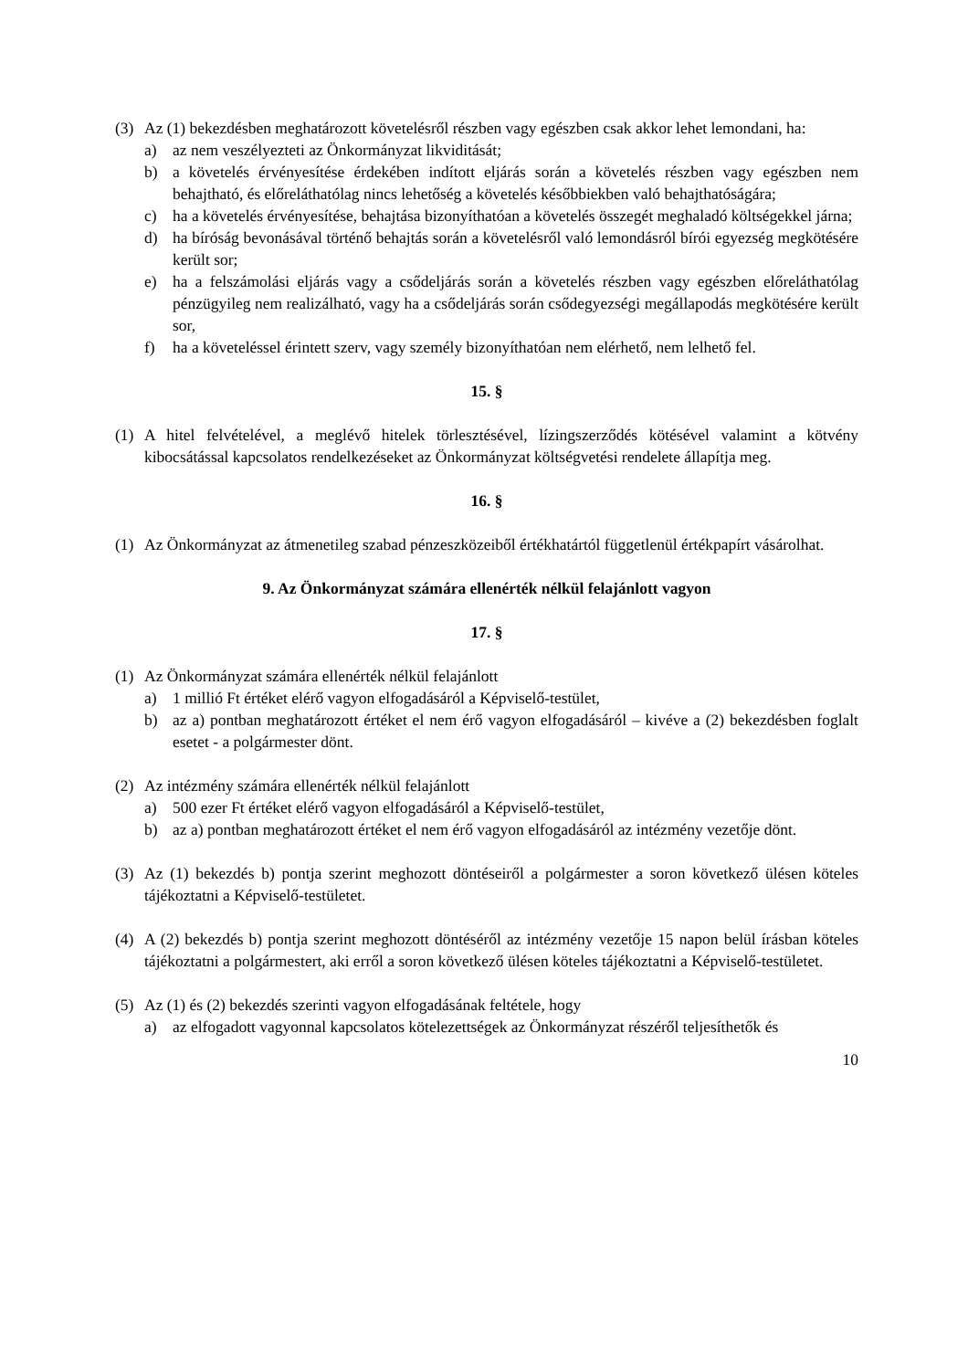(3) Az (1) bekezdésben meghatározott követelésről részben vagy egészben csak akkor lehet lemondani, ha:
a) az nem veszélyezteti az Önkormányzat likviditását;
b) a követelés érvényesítése érdekében indított eljárás során a követelés részben vagy egészben nem behajtható, és előreláthatólag nincs lehetőség a követelés későbbiekben való behajthatóságára;
c) ha a követelés érvényesítése, behajtása bizonyíthatóan a követelés összegét meghaladó költségekkel járna;
d) ha bíróság bevonásával történő behajtás során a követelésről való lemondásról bírói egyezség megkötésére került sor;
e) ha a felszámolási eljárás vagy a csődeljárás során a követelés részben vagy egészben előreláthatólag pénzügyileg nem realizálható, vagy ha a csődeljárás során csődegyezségi megállapodás megkötésére került sor,
f) ha a követeléssel érintett szerv, vagy személy bizonyíthatóan nem elérhető, nem lelhető fel.
15. §
(1) A hitel felvételével, a meglévő hitelek törlesztésével, lízingszerződés kötésével valamint a kötvény kibocsátással kapcsolatos rendelkezéseket az Önkormányzat költségvetési rendelete állapítja meg.
16. §
(1) Az Önkormányzat az átmenetileg szabad pénzeszközeiből értékhatártól függetlenül értékpapírt vásárolhat.
9. Az Önkormányzat számára ellenérték nélkül felajánlott vagyon
17. §
(1) Az Önkormányzat számára ellenérték nélkül felajánlott
a) 1 millió Ft értéket elérő vagyon elfogadásáról a Képviselő-testület,
b) az a) pontban meghatározott értéket el nem érő vagyon elfogadásáról – kivéve a (2) bekezdésben foglalt esetet - a polgármester dönt.
(2) Az intézmény számára ellenérték nélkül felajánlott
a) 500 ezer Ft értéket elérő vagyon elfogadásáról a Képviselő-testület,
b) az a) pontban meghatározott értéket el nem érő vagyon elfogadásáról az intézmény vezetője dönt.
(3) Az (1) bekezdés b) pontja szerint meghozott döntéseiről a polgármester a soron következő ülésen köteles tájékoztatni a Képviselő-testületet.
(4) A (2) bekezdés b) pontja szerint meghozott döntéséről az intézmény vezetője 15 napon belül írásban köteles tájékoztatni a polgármestert, aki erről a soron következő ülésen köteles tájékoztatni a Képviselő-testületet.
(5) Az (1) és (2) bekezdés szerinti vagyon elfogadásának feltétele, hogy
a) az elfogadott vagyonnal kapcsolatos kötelezettségek az Önkormányzat részéről teljesíthetők és
10